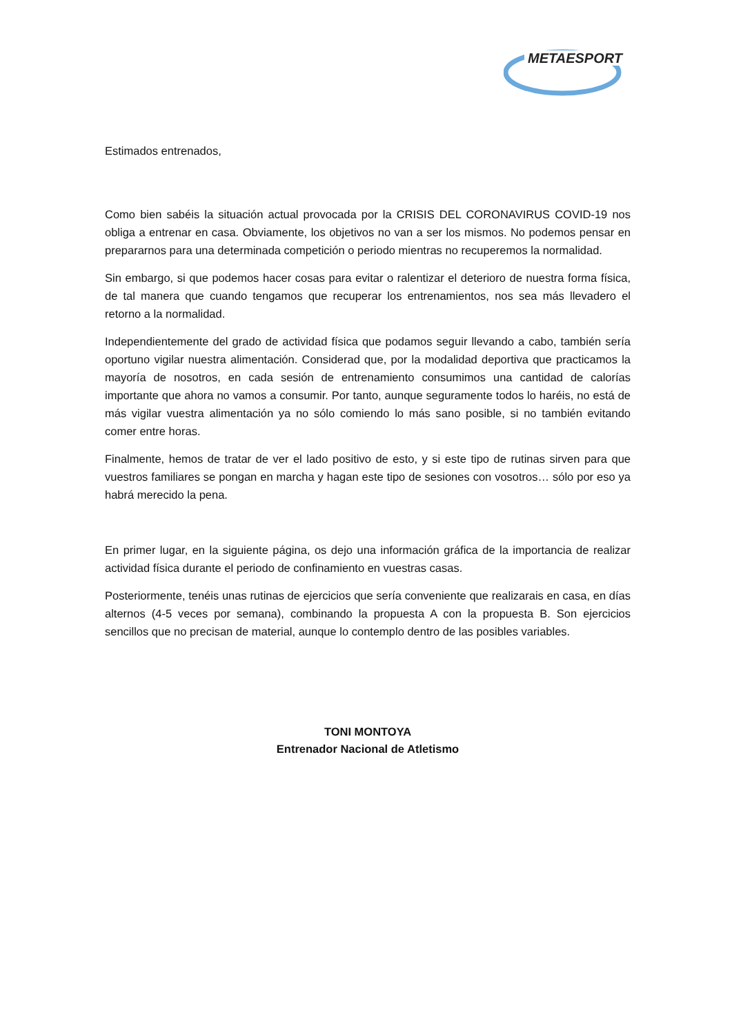METAESPORT
Estimados entrenados,
Como bien sabéis la situación actual provocada por la CRISIS DEL CORONAVIRUS COVID-19 nos obliga a entrenar en casa. Obviamente, los objetivos no van a ser los mismos. No podemos pensar en prepararnos para una determinada competición o periodo mientras no recuperemos la normalidad.
Sin embargo, si que podemos hacer cosas para evitar o ralentizar el deterioro de nuestra forma física, de tal manera que cuando tengamos que recuperar los entrenamientos, nos sea más llevadero el retorno a la normalidad.
Independientemente del grado de actividad física que podamos seguir llevando a cabo, también sería oportuno vigilar nuestra alimentación. Considerad que, por la modalidad deportiva que practicamos la mayoría de nosotros, en cada sesión de entrenamiento consumimos una cantidad de calorías importante que ahora no vamos a consumir. Por tanto, aunque seguramente todos lo haréis, no está de más vigilar vuestra alimentación ya no sólo comiendo lo más sano posible, si no también evitando comer entre horas.
Finalmente, hemos de tratar de ver el lado positivo de esto, y si este tipo de rutinas sirven para que vuestros familiares se pongan en marcha y hagan este tipo de sesiones con vosotros… sólo por eso ya habrá merecido la pena.
En primer lugar, en la siguiente página, os dejo una información gráfica de la importancia de realizar actividad física durante el periodo de confinamiento en vuestras casas.
Posteriormente, tenéis unas rutinas de ejercicios que sería conveniente que realizarais en casa, en días alternos (4-5 veces por semana), combinando la propuesta A con la propuesta B. Son ejercicios sencillos que no precisan de material, aunque lo contemplo dentro de las posibles variables.
TONI MONTOYA
Entrenador Nacional de Atletismo